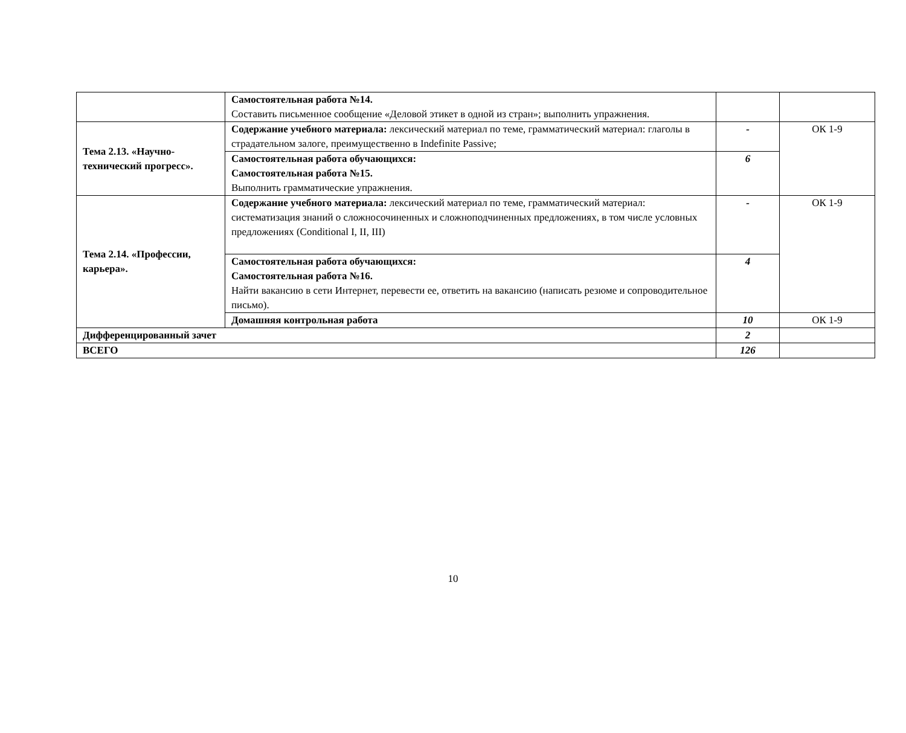| | Самостоятельная работа №14. Составить письменное сообщение «Деловой этикет в одной из стран»; выполнить упражнения. | | |
| Тема 2.13. «Научно-технический прогресс». | Содержание учебного материала: лексический материал по теме, грамматический материал: глаголы в страдательном залоге, преимущественно в Indefinite Passive; | - | ОК 1-9 |
| | Самостоятельная работа обучающихся: Самостоятельная работа №15. Выполнить грамматические упражнения. | 6 | |
| Тема 2.14. «Профессии, карьера». | Содержание учебного материала: лексический материал по теме, грамматический материал: систематизация знаний о сложносочиненных и сложноподчиненных предложениях, в том числе условных предложениях (Conditional I, II, III) | - | ОК 1-9 |
| | Самостоятельная работа обучающихся: Самостоятельная работа №16. Найти вакансию в сети Интернет, перевести ее, ответить на вакансию (написать резюме и сопроводительное письмо). | 4 | |
| | Домашняя контрольная работа | 10 | ОК 1-9 |
| Дифференцированный зачет | | 2 | |
| ВСЕГО | | 126 | |
10